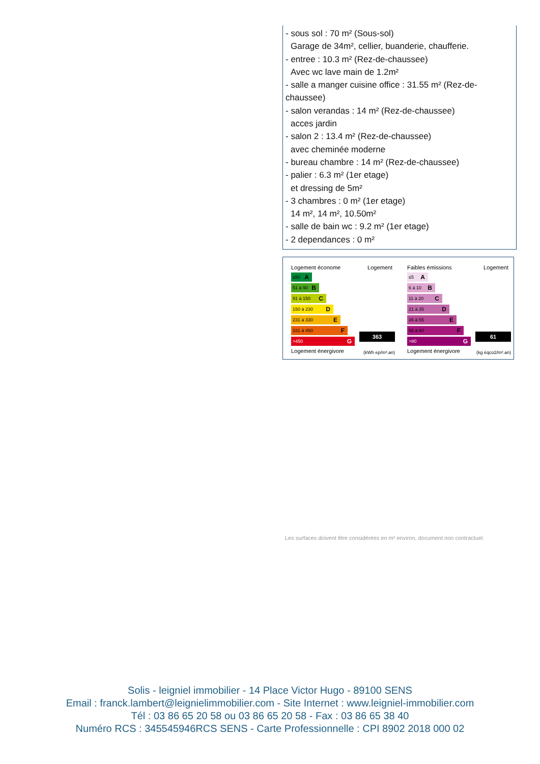- sous sol : 70 m² (Sous-sol)
Garage de 34m², cellier, buanderie, chaufferie.
- entree : 10.3 m² (Rez-de-chaussee)
Avec wc lave main de 1.2m²
- salle a manger cuisine office : 31.55 m² (Rez-de-chaussee)
- salon verandas : 14 m² (Rez-de-chaussee)
acces jardin
- salon 2 : 13.4 m² (Rez-de-chaussee)
avec cheminée moderne
- bureau chambre : 14 m² (Rez-de-chaussee)
- palier : 6.3 m² (1er etage)
et dressing de 5m²
- 3 chambres : 0 m² (1er etage)
14 m², 14 m², 10.50m²
- salle de bain wc : 9.2 m² (1er etage)
- 2 dependances : 0 m²
Logement économe
Logement
≤50 A
51 à 90 B
91 à 150 C
150 à 230 D
231 à 330 E
331 à 450 F
>450 G
Logement énergivore
363
(kWh ep/m².an)
Faibles émissions
Logement
≤5 A
6 à 10 B
11 à 20 C
21 à 35 D
36 à 55 E
56 à 80 F
>80 G
Logement énergivore
61
(kg éqco2/m².an)
Les surfaces doivent être considérées en m² environ, document non contractuel.
Solis - leigniel immobilier - 14 Place Victor Hugo - 89100 SENS
Email : franck.lambert@leignielimmobilier.com - Site Internet : www.leigniel-immobilier.com
Tél : 03 86 65 20 58 ou 03 86 65 20 58 - Fax : 03 86 65 38 40
Numéro RCS : 345545946RCS SENS - Carte Professionnelle : CPI 8902 2018 000 02